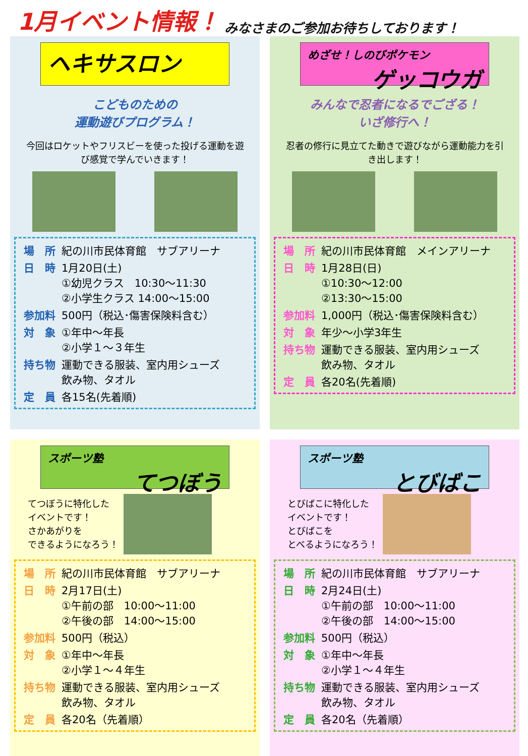1月イベント情報！ みなさまのご参加お待ちしております！
ヘキサスロン
こどものための
運動遊びプログラム！
今回はロケットやフリスビーを使った投げる運動を遊び感覚で学んでいきます！
| 場 所 | 紀の川市民体育館 サブアリーナ |
| 日 時 | 1月20日(土) ①幼児クラス 10:30～11:30 ②小学生クラス 14:00～15:00 |
| 参加料 | 500円（税込･傷害保険料含む） |
| 対 象 | ①年中～年長 ②小学１～３年生 |
| 持ち物 | 運動できる服装、室内用シューズ 飲み物、タオル |
| 定 員 | 各15名(先着順) |
めざせ！しのびポケモン
ゲッコウガ
みんなで忍者になるでござる！
いざ修行へ！
忍者の修行に見立てた動きで遊びながら運動能力を引き出します！
| 場 所 | 紀の川市民体育館 メインアリーナ |
| 日 時 | 1月28日(日) ①10:30～12:00 ②13:30～15:00 |
| 参加料 | 1,000円（税込･傷害保険料含む） |
| 対 象 | 年少～小学3年生 |
| 持ち物 | 運動できる服装、室内用シューズ 飲み物、タオル |
| 定 員 | 各20名(先着順) |
スポーツ塾
てつぼう
てつぼうに特化した
イベントです！
さかあがりを
できるようになろう！
| 場 所 | 紀の川市民体育館 サブアリーナ |
| 日 時 | 2月17日(土) ①午前の部 10:00～11:00 ②午後の部 14:00～15:00 |
| 参加料 | 500円（税込） |
| 対 象 | ①年中～年長 ②小学１～４年生 |
| 持ち物 | 運動できる服装、室内用シューズ 飲み物、タオル |
| 定 員 | 各20名（先着順） |
スポーツ塾
とびばこ
とびばこに特化した
イベントです！
とびばこを
とべるようになろう！
| 場 所 | 紀の川市民体育館 サブアリーナ |
| 日 時 | 2月24日(土) ①午前の部 10:00～11:00 ②午後の部 14:00～15:00 |
| 参加料 | 500円（税込） |
| 対 象 | ①年中～年長 ②小学１～４年生 |
| 持ち物 | 運動できる服装、室内用シューズ 飲み物、タオル |
| 定 員 | 各20名（先着順） |